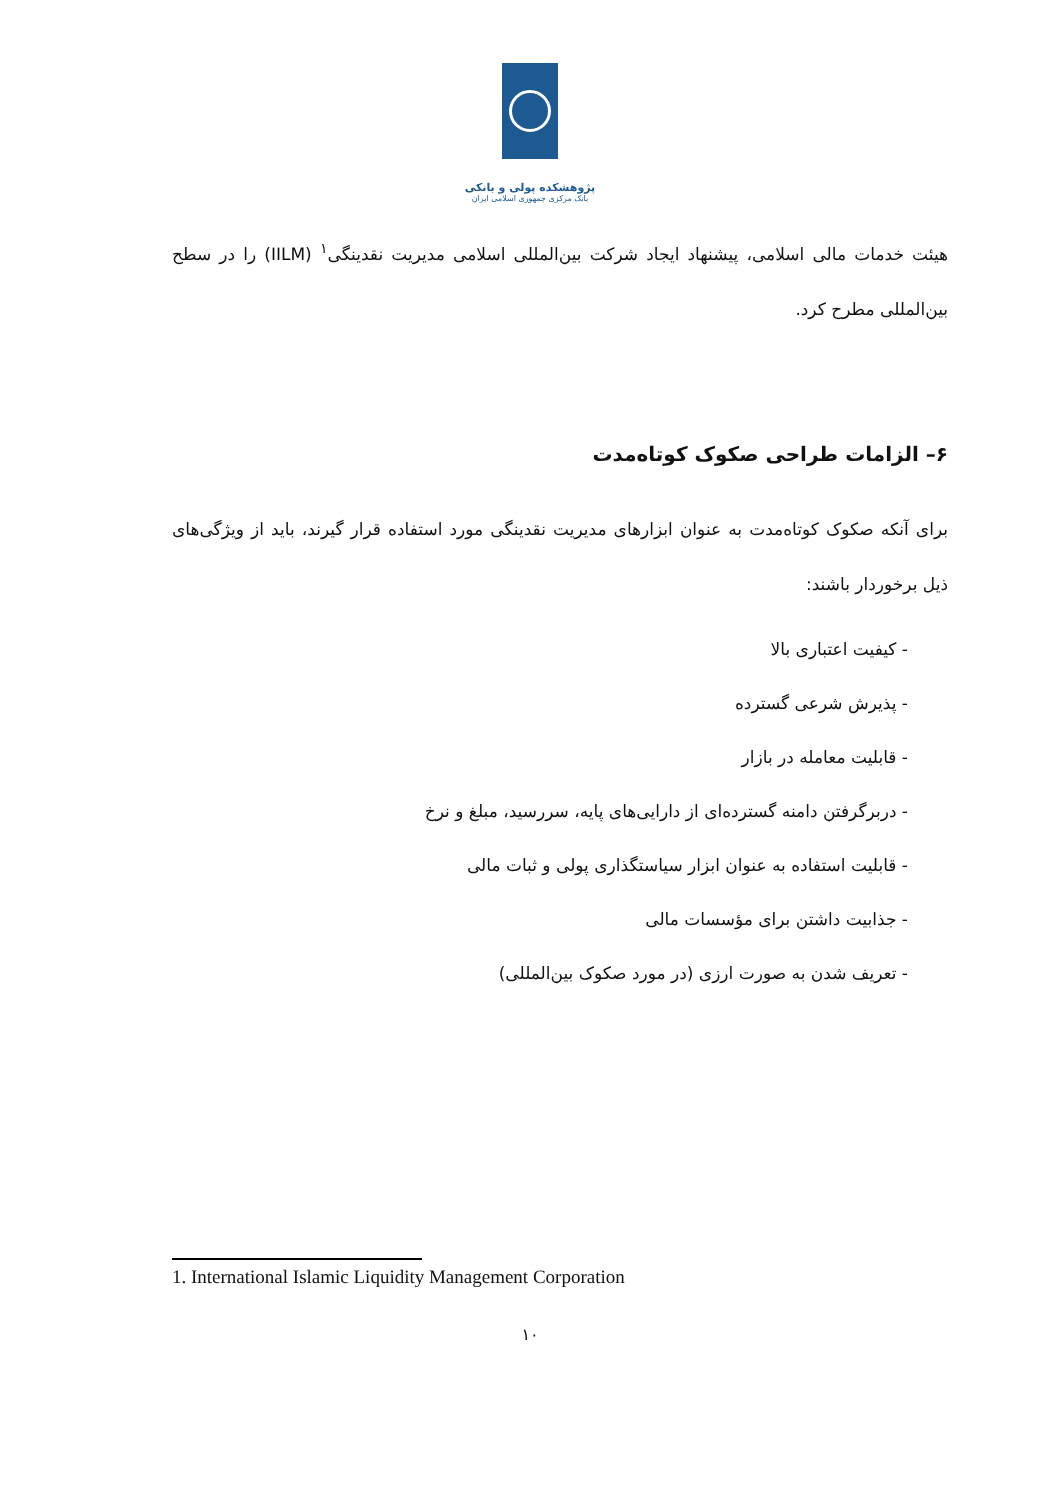پژوهشکده پولی و بانکی
بانک مرکزی جمهوری اسلامی ایران
هیئت خدمات مالی اسلامی، پیشنهاد ایجاد شرکت بین‌المللی اسلامی مدیریت نقدینگی<sup>۱</sup> (IILM) را در سطح بین‌المللی مطرح کرد.
۶– الزامات طراحی صکوک کوتاه‌مدت
برای آنکه صکوک کوتاه‌مدت به عنوان ابزارهای مدیریت نقدینگی مورد استفاده قرار گیرند، باید از ویژگی‌های ذیل برخوردار باشند:
- کیفیت اعتباری بالا
- پذیرش شرعی گسترده
- قابلیت معامله در بازار
- دربرگرفتن دامنه گسترده‌ای از دارایی‌های پایه، سررسید، مبلغ و نرخ
- قابلیت استفاده به عنوان ابزار سیاستگذاری پولی و ثبات مالی
- جذابیت داشتن برای مؤسسات مالی
- تعریف شدن به صورت ارزی (در مورد صکوک بین‌المللی)
1. International Islamic Liquidity Management Corporation
۱۰